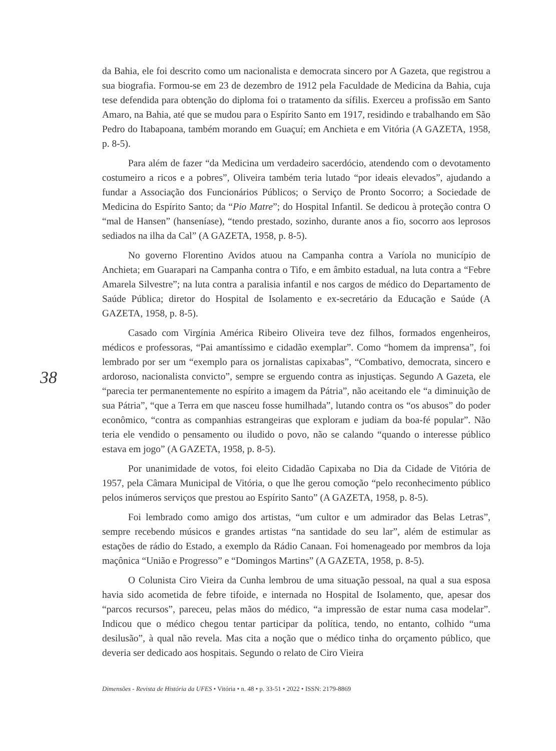38
da Bahia, ele foi descrito como um nacionalista e democrata sincero por A Gazeta, que registrou a sua biografia. Formou-se em 23 de dezembro de 1912 pela Faculdade de Medicina da Bahia, cuja tese defendida para obtenção do diploma foi o tratamento da sífilis. Exerceu a profissão em Santo Amaro, na Bahia, até que se mudou para o Espírito Santo em 1917, residindo e trabalhando em São Pedro do Itabapoana, também morando em Guaçuí; em Anchieta e em Vitória (A GAZETA, 1958, p. 8-5).
Para além de fazer “da Medicina um verdadeiro sacerdócio, atendendo com o devotamento costumeiro a ricos e a pobres”, Oliveira também teria lutado “por ideais elevados”, ajudando a fundar a Associação dos Funcionários Públicos; o Serviço de Pronto Socorro; a Sociedade de Medicina do Espírito Santo; da “Pio Matre”; do Hospital Infantil. Se dedicou à proteção contra O “mal de Hansen” (hanseníase), “tendo prestado, sozinho, durante anos a fio, socorro aos leprosos sediados na ilha da Cal” (A GAZETA, 1958, p. 8-5).
No governo Florentino Avidos atuou na Campanha contra a Varíola no município de Anchieta; em Guarapari na Campanha contra o Tifo, e em âmbito estadual, na luta contra a “Febre Amarela Silvestre”; na luta contra a paralisia infantil e nos cargos de médico do Departamento de Saúde Pública; diretor do Hospital de Isolamento e ex-secretário da Educação e Saúde (A GAZETA, 1958, p. 8-5).
Casado com Virgínia América Ribeiro Oliveira teve dez filhos, formados engenheiros, médicos e professoras, “Pai amantíssimo e cidadão exemplar”. Como “homem da imprensa”, foi lembrado por ser um “exemplo para os jornalistas capixabas”, “Combativo, democrata, sincero e ardoroso, nacionalista convicto”, sempre se erguendo contra as injustiças. Segundo A Gazeta, ele “parecia ter permanentemente no espírito a imagem da Pátria”, não aceitando ele “a diminuição de sua Pátria”, “que a Terra em que nasceu fosse humilhada”, lutando contra os “os abusos” do poder econômico, “contra as companhias estrangeiras que exploram e judiam da boa-fé popular”. Não teria ele vendido o pensamento ou iludido o povo, não se calando “quando o interesse público estava em jogo” (A GAZETA, 1958, p. 8-5).
Por unanimidade de votos, foi eleito Cidadão Capixaba no Dia da Cidade de Vitória de 1957, pela Câmara Municipal de Vitória, o que lhe gerou comoção “pelo reconhecimento público pelos inúmeros serviços que prestou ao Espírito Santo” (A GAZETA, 1958, p. 8-5).
Foi lembrado como amigo dos artistas, “um cultor e um admirador das Belas Letras”, sempre recebendo músicos e grandes artistas “na santidade do seu lar”, além de estimular as estações de rádio do Estado, a exemplo da Rádio Canaan. Foi homenageado por membros da loja maçônica “União e Progresso” e “Domingos Martins” (A GAZETA, 1958, p. 8-5).
O Colunista Ciro Vieira da Cunha lembrou de uma situação pessoal, na qual a sua esposa havia sido acometida de febre tifoide, e internada no Hospital de Isolamento, que, apesar dos “parcos recursos”, pareceu, pelas mãos do médico, “a impressão de estar numa casa modelar”. Indicou que o médico chegou tentar participar da política, tendo, no entanto, colhido “uma desilusão”, à qual não revela. Mas cita a noção que o médico tinha do orçamento público, que deveria ser dedicado aos hospitais. Segundo o relato de Ciro Vieira
Dimensões - Revista de História da UFES • Vitória • n. 48 • p. 33-51 • 2022 • ISSN: 2179-8869